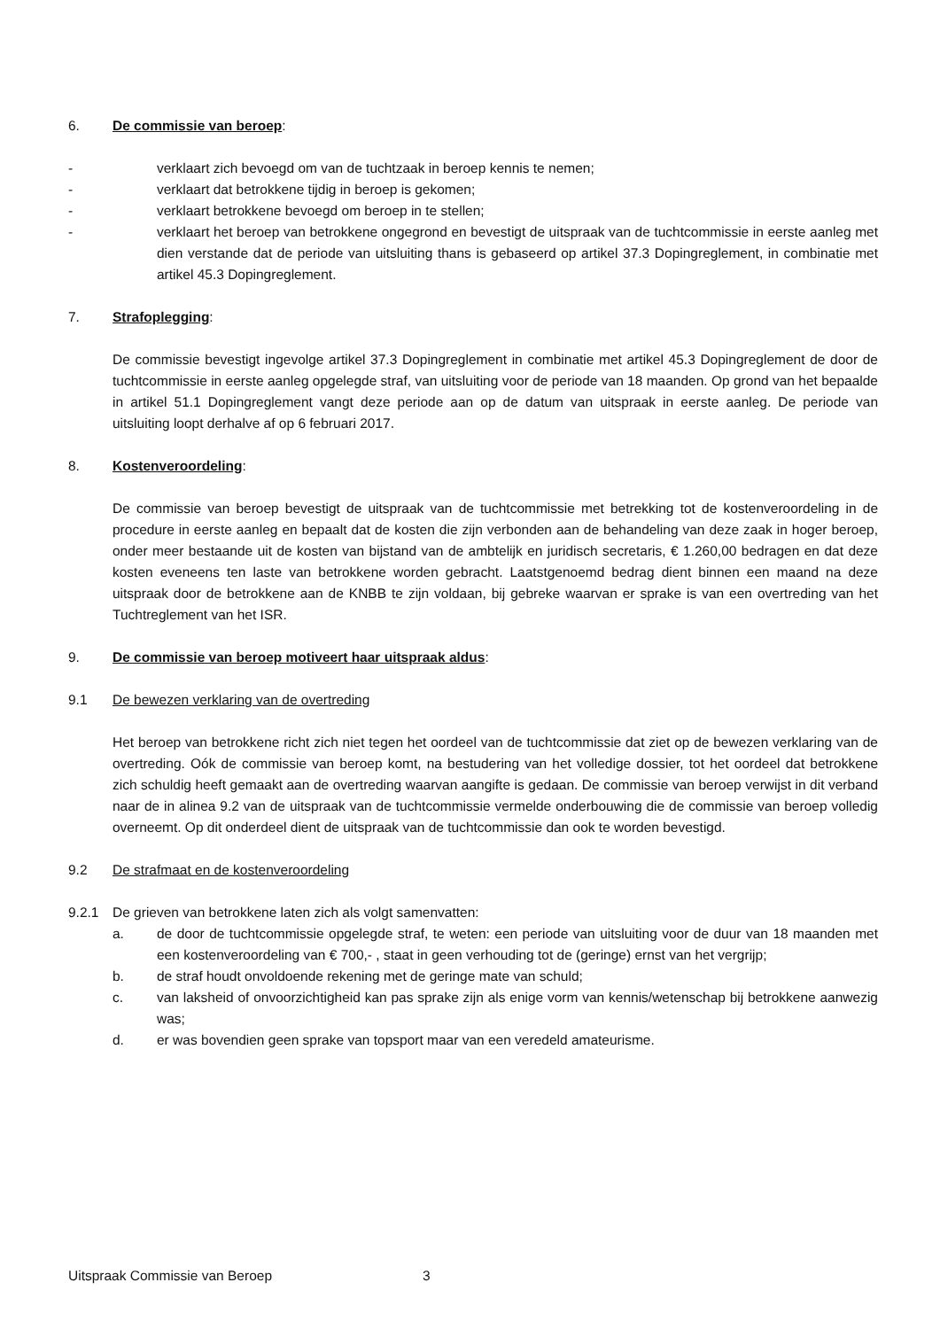6. De commissie van beroep:
- verklaart zich bevoegd om van de tuchtzaak in beroep kennis te nemen;
- verklaart dat betrokkene tijdig in beroep is gekomen;
- verklaart betrokkene bevoegd om beroep in te stellen;
- verklaart het beroep van betrokkene ongegrond en bevestigt de uitspraak van de tuchtcommissie in eerste aanleg met dien verstande dat de periode van uitsluiting thans is gebaseerd op artikel 37.3 Dopingreglement, in combinatie met artikel 45.3 Dopingreglement.
7. Strafoplegging:
De commissie bevestigt ingevolge artikel 37.3 Dopingreglement in combinatie met artikel 45.3 Dopingreglement de door de tuchtcommissie in eerste aanleg opgelegde straf, van uitsluiting voor de periode van 18 maanden. Op grond van het bepaalde in artikel 51.1 Dopingreglement vangt deze periode aan op de datum van uitspraak in eerste aanleg. De periode van uitsluiting loopt derhalve af op 6 februari 2017.
8. Kostenveroordeling:
De commissie van beroep bevestigt de uitspraak van de tuchtcommissie met betrekking tot de kostenveroordeling in de procedure in eerste aanleg en bepaalt dat de kosten die zijn verbonden aan de behandeling van deze zaak in hoger beroep, onder meer bestaande uit de kosten van bijstand van de ambtelijk en juridisch secretaris, € 1.260,00 bedragen en dat deze kosten eveneens ten laste van betrokkene worden gebracht. Laatstgenoemd bedrag dient binnen een maand na deze uitspraak door de betrokkene aan de KNBB te zijn voldaan, bij gebreke waarvan er sprake is van een overtreding van het Tuchtreglement van het ISR.
9. De commissie van beroep motiveert haar uitspraak aldus:
9.1 De bewezen verklaring van de overtreding
Het beroep van betrokkene richt zich niet tegen het oordeel van de tuchtcommissie dat ziet op de bewezen verklaring van de overtreding. Oók de commissie van beroep komt, na bestudering van het volledige dossier, tot het oordeel dat betrokkene zich schuldig heeft gemaakt aan de overtreding waarvan aangifte is gedaan. De commissie van beroep verwijst in dit verband naar de in alinea 9.2 van de uitspraak van de tuchtcommissie vermelde onderbouwing die de commissie van beroep volledig overneemt. Op dit onderdeel dient de uitspraak van de tuchtcommissie dan ook te worden bevestigd.
9.2 De strafmaat en de kostenveroordeling
9.2.1 De grieven van betrokkene laten zich als volgt samenvatten:
a. de door de tuchtcommissie opgelegde straf, te weten: een periode van uitsluiting voor de duur van 18 maanden met een kostenveroordeling van € 700,- , staat in geen verhouding tot de (geringe) ernst van het vergrijp;
b. de straf houdt onvoldoende rekening met de geringe mate van schuld;
c. van laksheid of onvoorzichtigheid kan pas sprake zijn als enige vorm van kennis/wetenschap bij betrokkene aanwezig was;
d. er was bovendien geen sprake van topsport maar van een veredeld amateurisme.
Uitspraak Commissie van Beroep 3